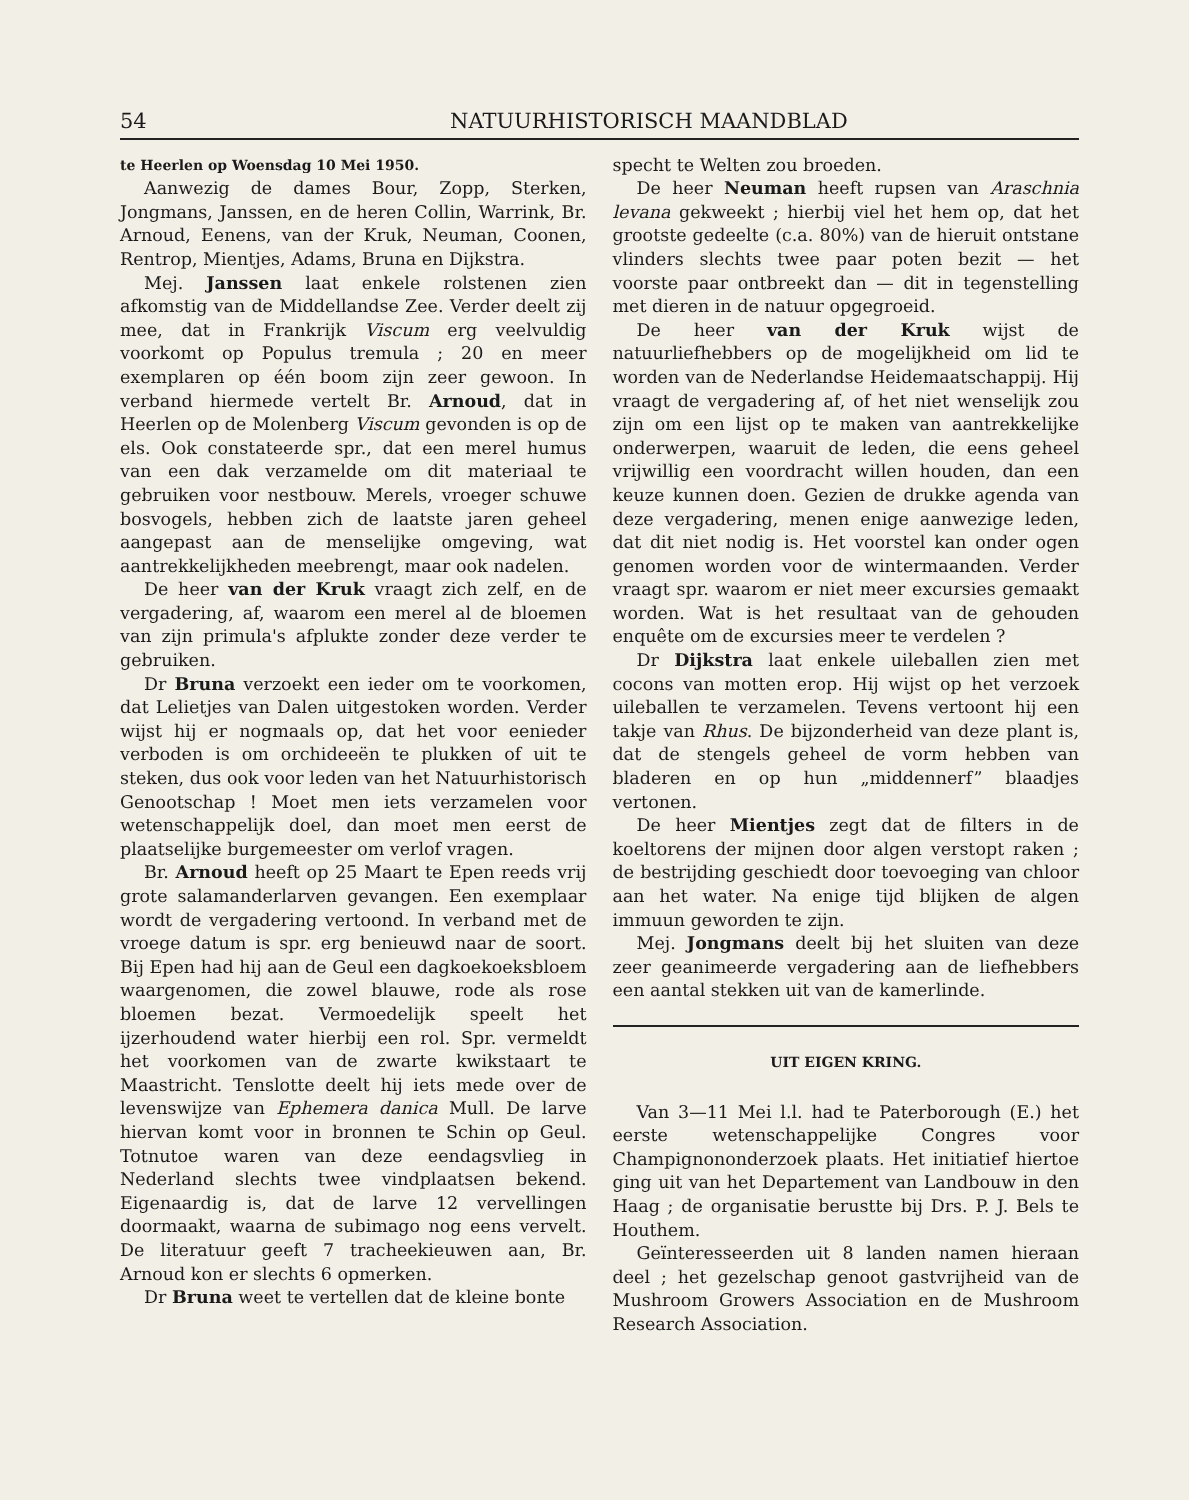54 NATUURHISTORISCH MAANDBLAD
te Heerlen op Woensdag 10 Mei 1950.
Aanwezig de dames Bour, Zopp, Sterken, Jongmans, Janssen, en de heren Collin, Warrink, Br. Arnoud, Eenens, van der Kruk, Neuman, Coonen, Rentrop, Mientjes, Adams, Bruna en Dijkstra.
Mej. Janssen laat enkele rolstenen zien afkomstig van de Middellandse Zee. Verder deelt zij mee, dat in Frankrijk Viscum erg veelvuldig voorkomt op Populus tremula ; 20 en meer exemplaren op één boom zijn zeer gewoon. In verband hiermede vertelt Br. Arnoud, dat in Heerlen op de Molenberg Viscum gevonden is op de els. Ook constateerde spr., dat een merel humus van een dak verzamelde om dit materiaal te gebruiken voor nestbouw. Merels, vroeger schuwe bosvogels, hebben zich de laatste jaren geheel aangepast aan de menselijke omgeving, wat aantrekkelijkheden meebrengt, maar ook nadelen.
De heer van der Kruk vraagt zich zelf, en de vergadering, af, waarom een merel al de bloemen van zijn primula's afplukte zonder deze verder te gebruiken.
Dr Bruna verzoekt een ieder om te voorkomen, dat Lelietjes van Dalen uitgestoken worden. Verder wijst hij er nogmaals op, dat het voor eenieder verboden is om orchideeën te plukken of uit te steken, dus ook voor leden van het Natuurhistorisch Genootschap ! Moet men iets verzamelen voor wetenschappelijk doel, dan moet men eerst de plaatselijke burgemeester om verlof vragen.
Br. Arnoud heeft op 25 Maart te Epen reeds vrij grote salamanderlarven gevangen. Een exemplaar wordt de vergadering vertoond. In verband met de vroege datum is spr. erg benieuwd naar de soort. Bij Epen had hij aan de Geul een dagkoekoeksbloem waargenomen, die zowel blauwe, rode als rose bloemen bezat. Vermoedelijk speelt het ijzerhoudend water hierbij een rol. Spr. vermeldt het voorkomen van de zwarte kwikstaart te Maastricht. Tenslotte deelt hij iets mede over de levenswijze van Ephemera danica Mull. De larve hiervan komt voor in bronnen te Schin op Geul. Totnutoe waren van deze eendagsvlieg in Nederland slechts twee vindplaatsen bekend. Eigenaardig is, dat de larve 12 vervellingen doormaakt, waarna de subimago nog eens vervelt. De literatuur geeft 7 tracheekieuwen aan, Br. Arnoud kon er slechts 6 opmerken.
Dr Bruna weet te vertellen dat de kleine bonte
specht te Welten zou broeden.
De heer Neuman heeft rupsen van Araschnia levana gekweekt ; hierbij viel het hem op, dat het grootste gedeelte (c.a. 80%) van de hieruit ontstane vlinders slechts twee paar poten bezit — het voorste paar ontbreekt dan — dit in tegenstelling met dieren in de natuur opgegroeid.
De heer van der Kruk wijst de natuurliefhebbers op de mogelijkheid om lid te worden van de Nederlandse Heidemaatschappij. Hij vraagt de vergadering af, of het niet wenselijk zou zijn om een lijst op te maken van aantrekkelijke onderwerpen, waaruit de leden, die eens geheel vrijwillig een voordracht willen houden, dan een keuze kunnen doen. Gezien de drukke agenda van deze vergadering, menen enige aanwezige leden, dat dit niet nodig is. Het voorstel kan onder ogen genomen worden voor de wintermaanden. Verder vraagt spr. waarom er niet meer excursies gemaakt worden. Wat is het resultaat van de gehouden enquête om de excursies meer te verdelen ?
Dr Dijkstra laat enkele uileballen zien met cocons van motten erop. Hij wijst op het verzoek uileballen te verzamelen. Tevens vertoont hij een takje van Rhus. De bijzonderheid van deze plant is, dat de stengels geheel de vorm hebben van bladeren en op hun „middennerf” blaadjes vertonen.
De heer Mientjes zegt dat de filters in de koeltorens der mijnen door algen verstopt raken ; de bestrijding geschiedt door toevoeging van chloor aan het water. Na enige tijd blijken de algen immuun geworden te zijn.
Mej. Jongmans deelt bij het sluiten van deze zeer geanimeerde vergadering aan de liefhebbers een aantal stekken uit van de kamerlinde.
UIT EIGEN KRING.
Van 3—11 Mei l.l. had te Paterborough (E.) het eerste wetenschappelijke Congres voor Champignononderzoek plaats. Het initiatief hiertoe ging uit van het Departement van Landbouw in den Haag ; de organisatie berustte bij Drs. P. J. Bels te Houthem.
Geïnteresseerden uit 8 landen namen hieraan deel ; het gezelschap genoot gastvrijheid van de Mushroom Growers Association en de Mushroom Research Association.